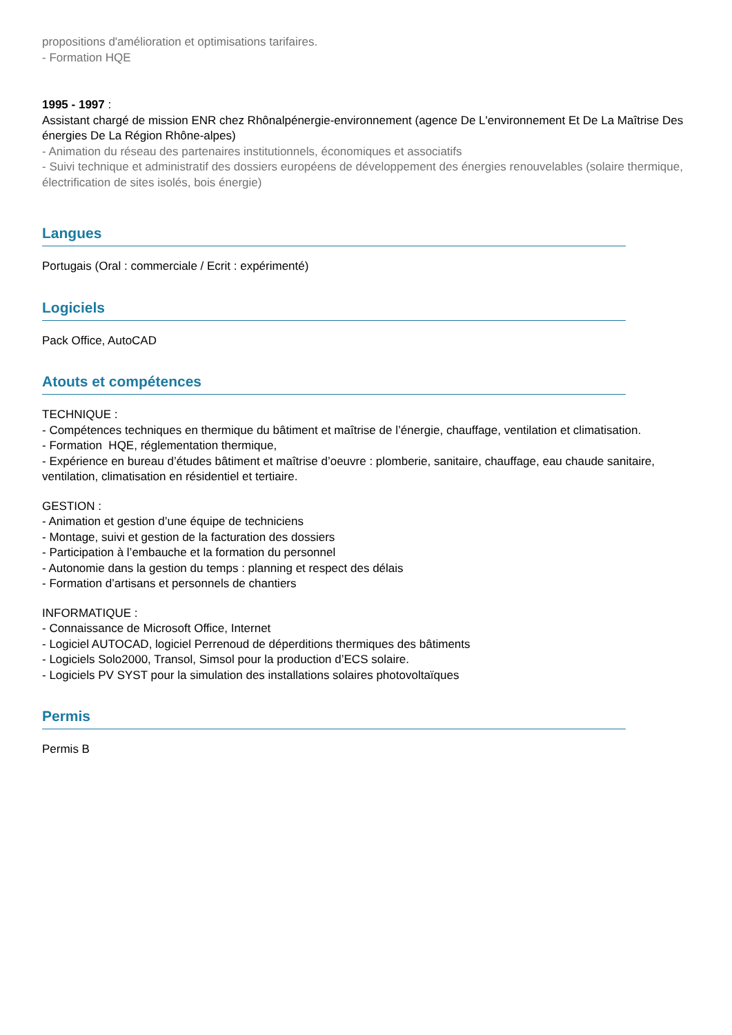propositions d'amélioration et optimisations tarifaires.
- Formation HQE
1995 - 1997 :
Assistant chargé de mission ENR chez Rhônalpénergie-environnement (agence De L'environnement Et De La Maîtrise Des énergies De La Région Rhône-alpes)
- Animation du réseau des partenaires institutionnels, économiques et associatifs
- Suivi technique et administratif des dossiers européens de développement des énergies renouvelables (solaire thermique, électrification de sites isolés, bois énergie)
Langues
Portugais (Oral : commerciale / Ecrit : expérimenté)
Logiciels
Pack Office, AutoCAD
Atouts et compétences
TECHNIQUE :
- Compétences techniques en thermique du bâtiment et maîtrise de l’énergie, chauffage, ventilation et climatisation.
- Formation HQE, réglementation thermique,
- Expérience en bureau d’études bâtiment et maîtrise d’oeuvre : plomberie, sanitaire, chauffage, eau chaude sanitaire, ventilation, climatisation en résidentiel et tertiaire.
GESTION :
- Animation et gestion d’une équipe de techniciens
- Montage, suivi et gestion de la facturation des dossiers
- Participation à l’embauche et la formation du personnel
- Autonomie dans la gestion du temps : planning et respect des délais
- Formation d’artisans et personnels de chantiers
INFORMATIQUE :
- Connaissance de Microsoft Office, Internet
- Logiciel AUTOCAD, logiciel Perrenoud de déperditions thermiques des bâtiments
- Logiciels Solo2000, Transol, Simsol pour la production d’ECS solaire.
- Logiciels PV SYST pour la simulation des installations solaires photovoltaïques
Permis
Permis B